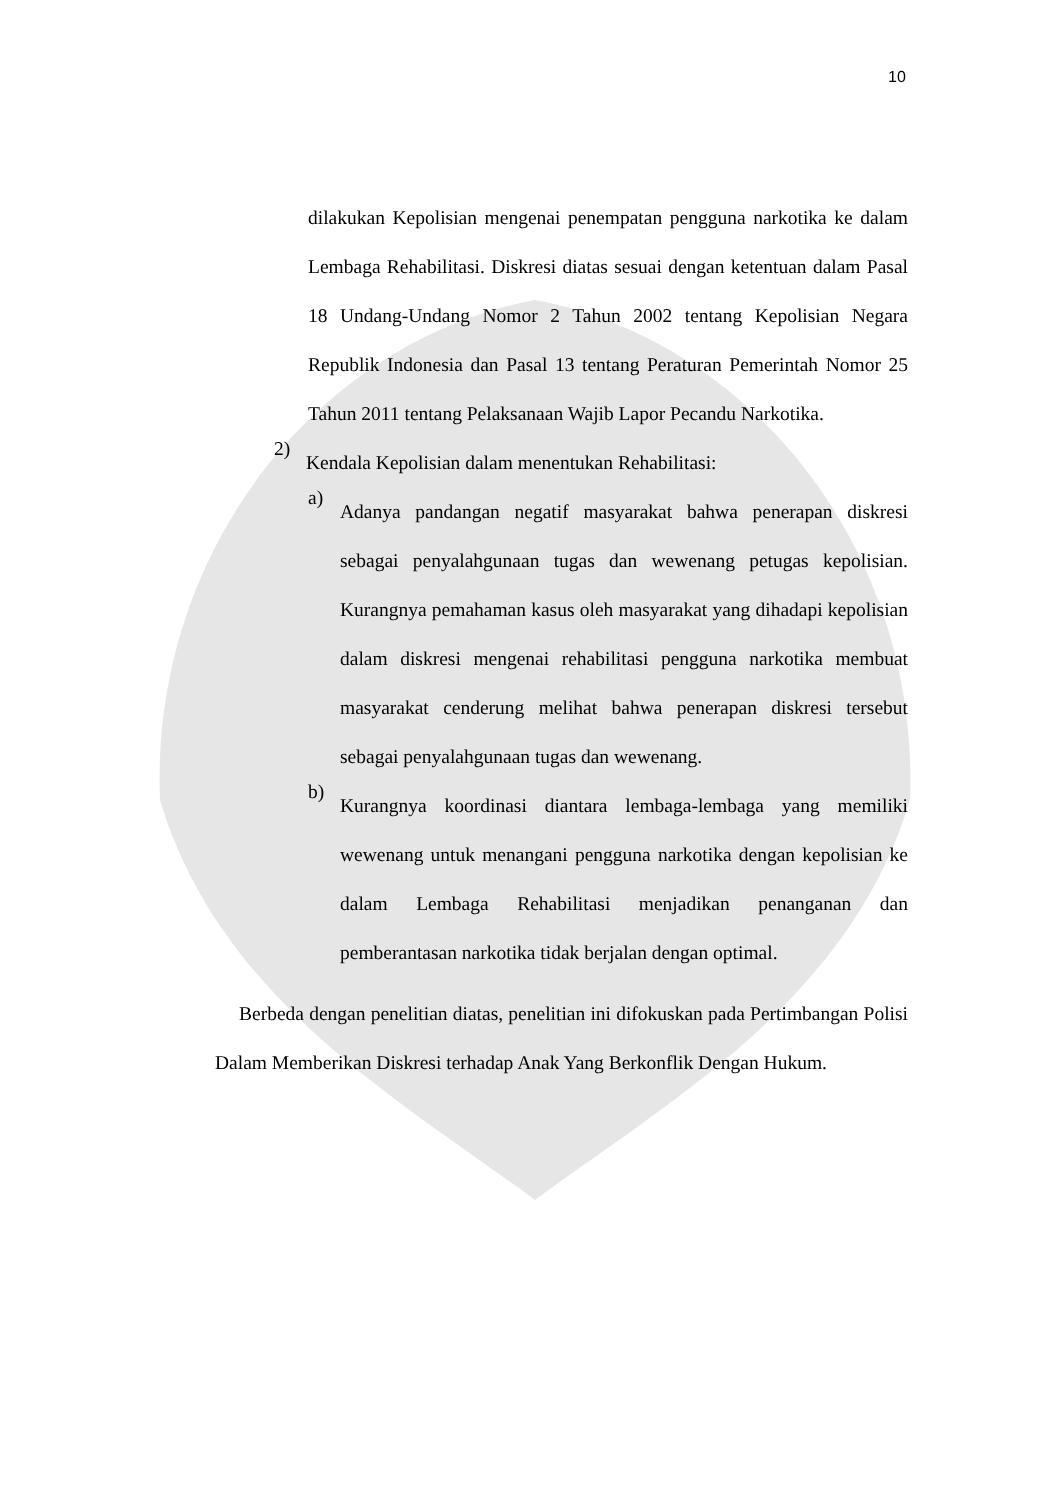10
dilakukan Kepolisian mengenai penempatan pengguna narkotika ke dalam Lembaga Rehabilitasi. Diskresi diatas sesuai dengan ketentuan dalam Pasal 18 Undang-Undang Nomor 2 Tahun 2002 tentang Kepolisian Negara Republik Indonesia dan Pasal 13 tentang Peraturan Pemerintah Nomor 25 Tahun 2011 tentang Pelaksanaan Wajib Lapor Pecandu Narkotika.
2)
Kendala Kepolisian dalam menentukan Rehabilitasi:
a)
Adanya pandangan negatif masyarakat bahwa penerapan diskresi sebagai penyalahgunaan tugas dan wewenang petugas kepolisian. Kurangnya pemahaman kasus oleh masyarakat yang dihadapi kepolisian dalam diskresi mengenai rehabilitasi pengguna narkotika membuat masyarakat cenderung melihat bahwa penerapan diskresi tersebut sebagai penyalahgunaan tugas dan wewenang.
b)
Kurangnya koordinasi diantara lembaga-lembaga yang memiliki wewenang untuk menangani pengguna narkotika dengan kepolisian ke dalam Lembaga Rehabilitasi menjadikan penanganan dan pemberantasan narkotika tidak berjalan dengan optimal.
Berbeda dengan penelitian diatas, penelitian ini difokuskan pada Pertimbangan Polisi Dalam Memberikan Diskresi terhadap Anak Yang Berkonflik Dengan Hukum.